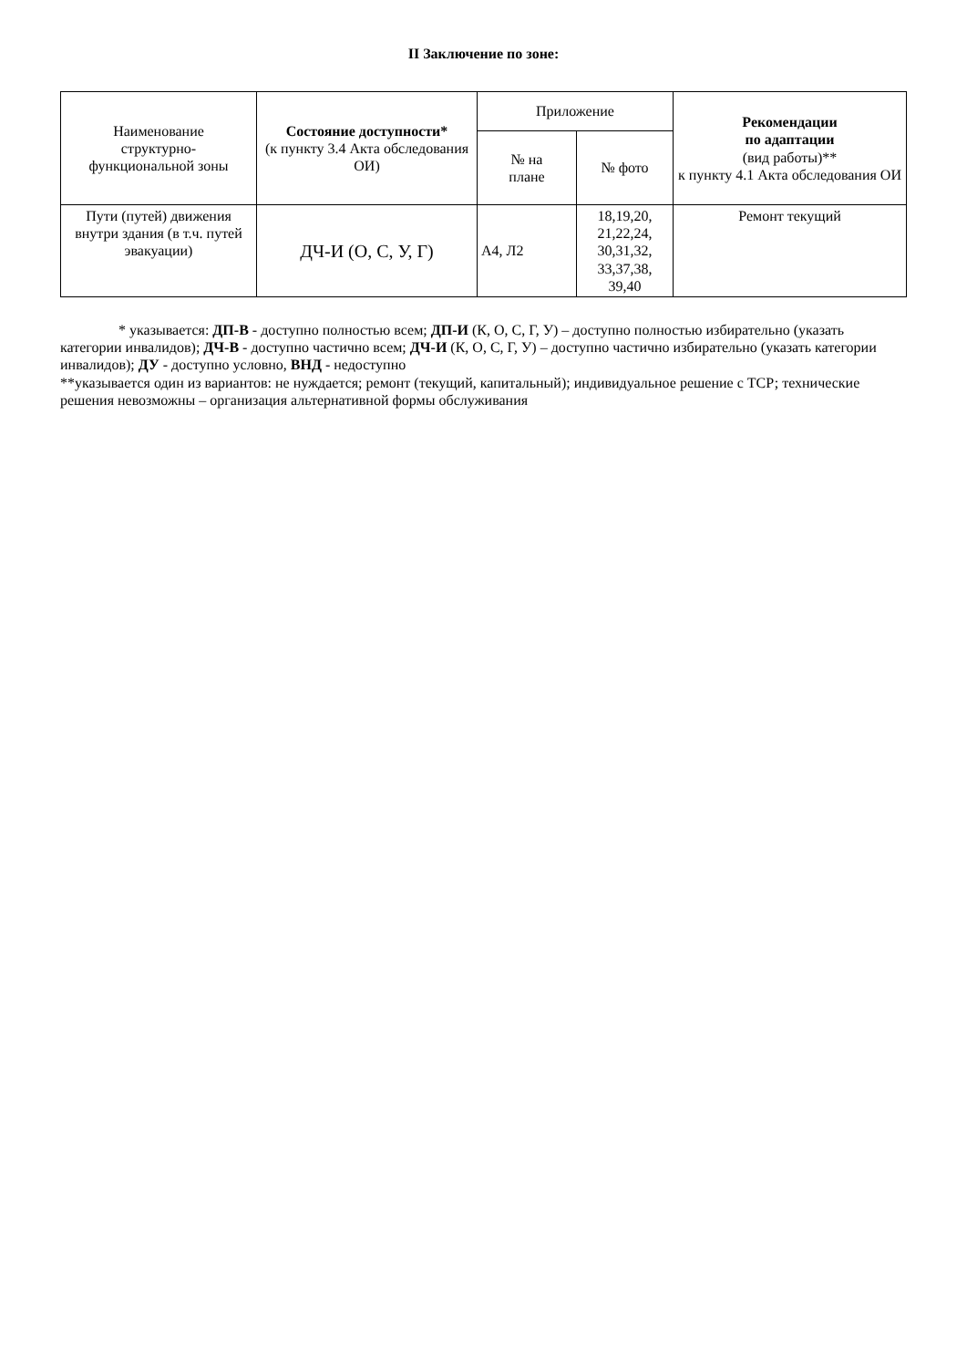II Заключение по зоне:
| Наименование структурно- функциональной зоны | Состояние доступности* (к пункту 3.4 Акта обследования ОИ) | Приложение | | Рекомендации по адаптации (вид работы)** к пункту 4.1 Акта обследования ОИ |
| --- | --- | --- | --- | --- |
| | | № на плане | № фото | |
| Пути (путей) движения внутри здания (в т.ч. путей эвакуации) | ДЧ-И (О, С, У, Г) | А4, Л2 | 18,19,20, 21,22,24, 30,31,32, 33,37,38, 39,40 | Ремонт текущий |
* указывается: ДП-В - доступно полностью всем; ДП-И (К, О, С, Г, У) – доступно полностью избирательно (указать категории инвалидов); ДЧ-В - доступно частично всем; ДЧ-И (К, О, С, Г, У) – доступно частично избирательно (указать категории инвалидов); ДУ - доступно условно, ВНД - недоступно
**указывается один из вариантов: не нуждается; ремонт (текущий, капитальный); индивидуальное решение с ТСР; технические решения невозможны – организация альтернативной формы обслуживания